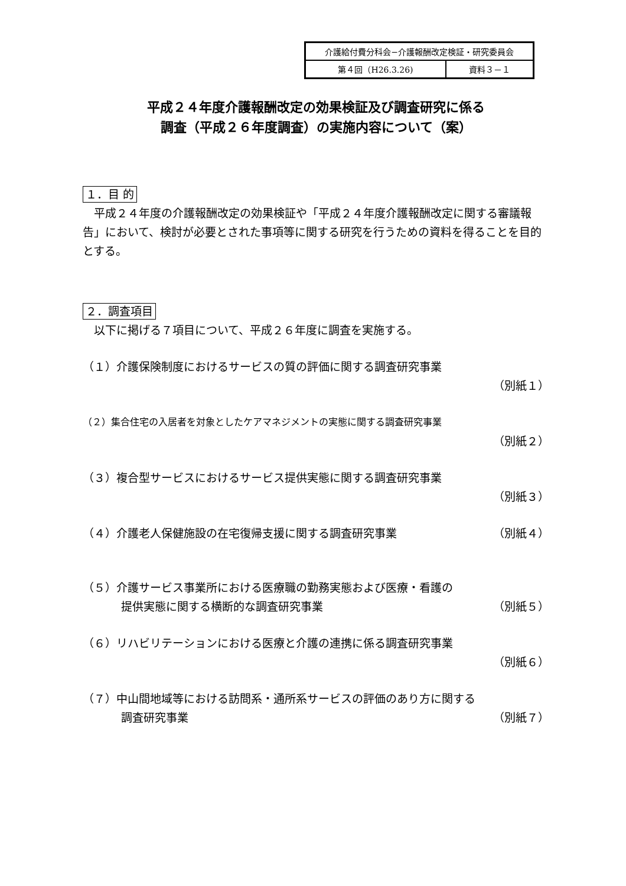| 介護給付費分科会−介護報酬改定検証・研究委員会 | |
| 第４回（H26.3.26) | 資料３－１ |
平成２４年度介護報酬改定の効果検証及び調査研究に係る
調査（平成２６年度調査）の実施内容について（案）
１．目 的
　平成２４年度の介護報酬改定の効果検証や「平成２４年度介護報酬改定に関する審議報告」において、検討が必要とされた事項等に関する研究を行うための資料を得ることを目的とする。
２．調査項目
　以下に掲げる７項目について、平成２６年度に調査を実施する。
（１）介護保険制度におけるサービスの質の評価に関する調査研究事業
（別紙１）
（２）集合住宅の入居者を対象としたケアマネジメントの実態に関する調査研究事業
（別紙２）
（３）複合型サービスにおけるサービス提供実態に関する調査研究事業
（別紙３）
（４）介護老人保健施設の在宅復帰支援に関する調査研究事業 （別紙４）
（５）介護サービス事業所における医療職の勤務実態および医療・看護の
提供実態に関する横断的な調査研究事業 （別紙５）
（６）リハビリテーションにおける医療と介護の連携に係る調査研究事業
（別紙６）
（７）中山間地域等における訪問系・通所系サービスの評価のあり方に関する
調査研究事業 （別紙７）